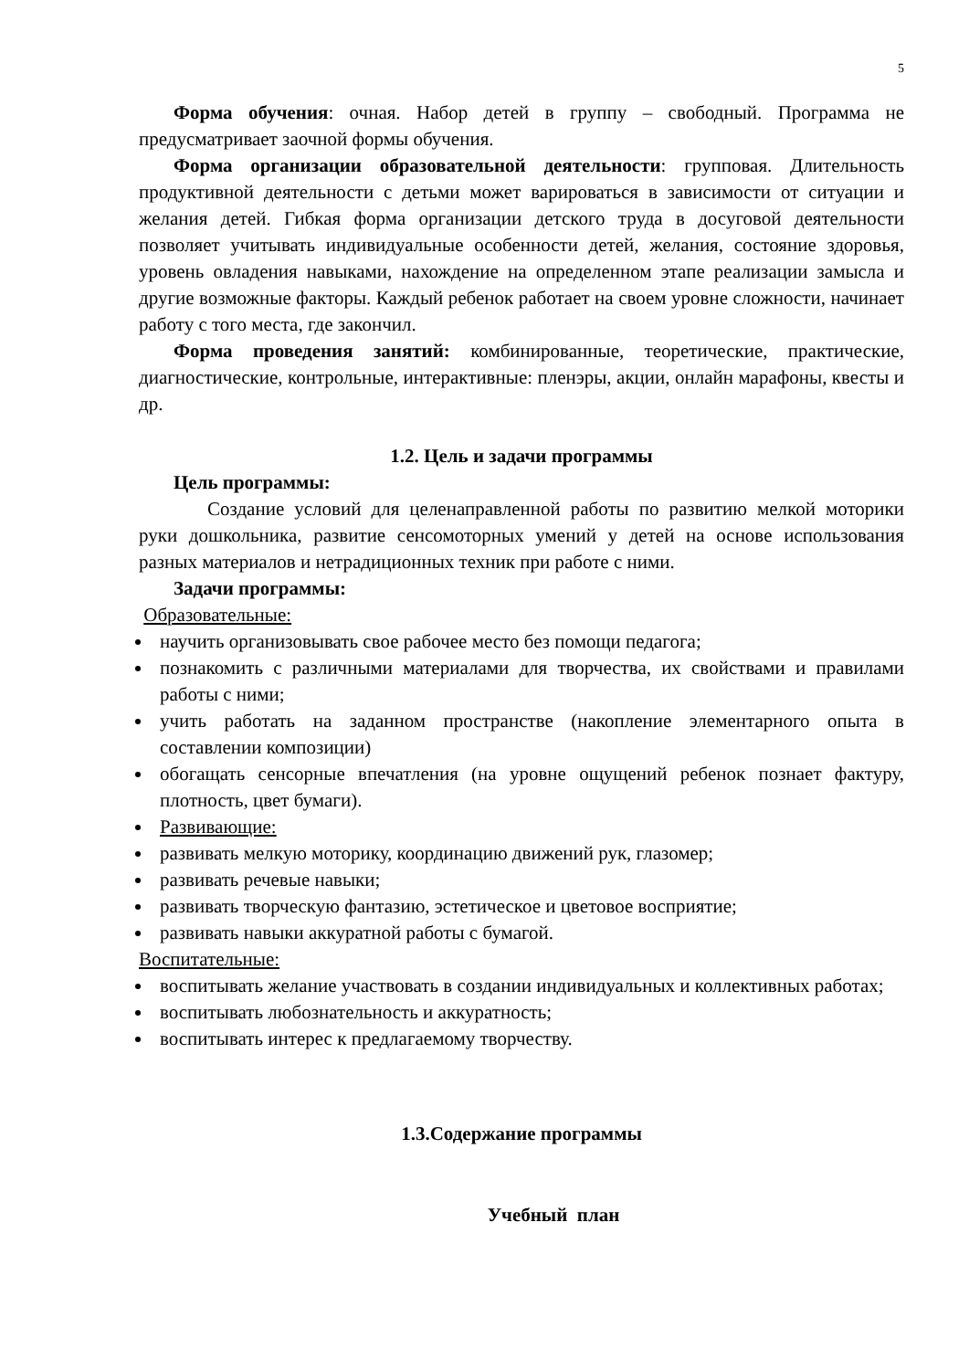5
Форма обучения: очная. Набор детей в группу – свободный. Программа не предусматривает заочной формы обучения.
Форма организации образовательной деятельности: групповая. Длительность продуктивной деятельности с детьми может варироваться в зависимости от ситуации и желания детей. Гибкая форма организации детского труда в досуговой деятельности позволяет учитывать индивидуальные особенности детей, желания, состояние здоровья, уровень овладения навыками, нахождение на определенном этапе реализации замысла и другие возможные факторы. Каждый ребенок работает на своем уровне сложности, начинает работу с того места, где закончил.
Форма проведения занятий: комбинированные, теоретические, практические, диагностические, контрольные, интерактивные: пленэры, акции, онлайн марафоны, квесты и др.
1.2. Цель и задачи программы
Цель программы:
Создание условий для целенаправленной работы по развитию мелкой моторики руки дошкольника, развитие сенсомоторных умений у детей на основе использования разных материалов и нетрадиционных техник при работе с ними.
Задачи программы:
Образовательные:
научить организовывать свое рабочее место без помощи педагога;
познакомить с различными материалами для творчества, их свойствами и правилами работы с ними;
учить работать на заданном пространстве (накопление элементарного опыта в составлении композиции)
обогащать сенсорные впечатления (на уровне ощущений ребенок познает фактуру, плотность, цвет бумаги).
Развивающие:
развивать мелкую моторику, координацию движений рук, глазомер;
развивать речевые навыки;
развивать творческую фантазию, эстетическое и цветовое восприятие;
развивать навыки аккуратной работы с бумагой.
Воспитательные:
воспитывать желание участвовать в создании индивидуальных и коллективных работах;
воспитывать любознательность и аккуратность;
воспитывать интерес к предлагаемому творчеству.
1.3.Содержание программы
Учебный план